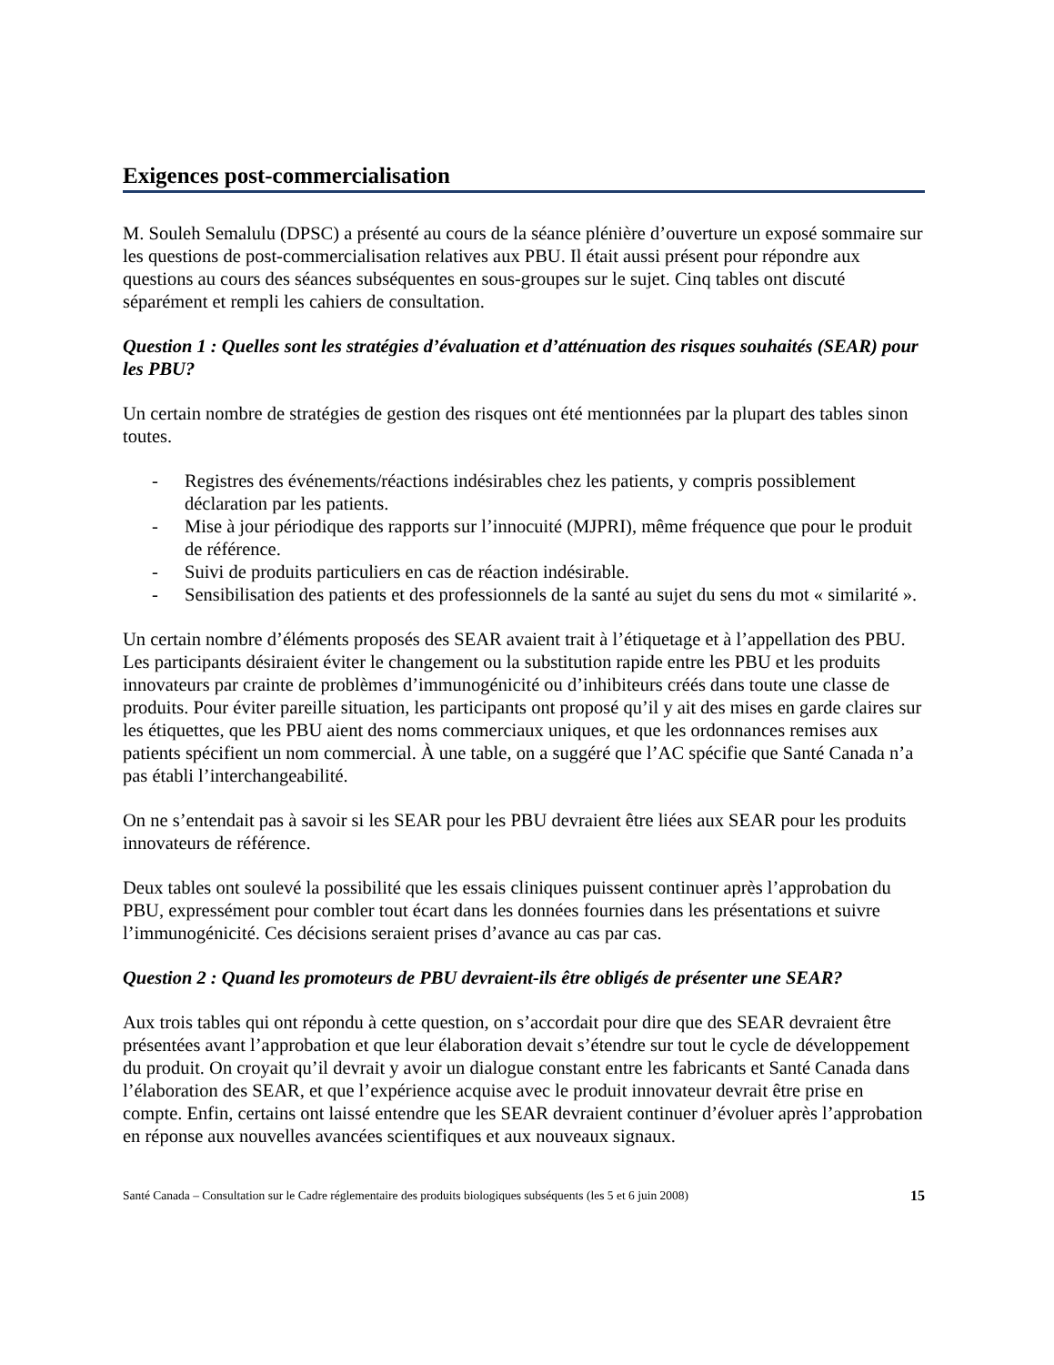Exigences post-commercialisation
M. Souleh Semalulu (DPSC) a présenté au cours de la séance plénière d’ouverture un exposé sommaire sur les questions de post-commercialisation relatives aux PBU. Il était aussi présent pour répondre aux questions au cours des séances subséquentes en sous-groupes sur le sujet. Cinq tables ont discuté séparément et rempli les cahiers de consultation.
Question 1 : Quelles sont les stratégies d’évaluation et d’atténuation des risques souhaités (SEAR) pour les PBU?
Un certain nombre de stratégies de gestion des risques ont été mentionnées par la plupart des tables sinon toutes.
- Registres des événements/réactions indésirables chez les patients, y compris possiblement déclaration par les patients.
- Mise à jour périodique des rapports sur l’innocuité (MJPRI), même fréquence que pour le produit de référence.
- Suivi de produits particuliers en cas de réaction indésirable.
- Sensibilisation des patients et des professionnels de la santé au sujet du sens du mot « similarité ».
Un certain nombre d’éléments proposés des SEAR avaient trait à l’étiquetage et à l’appellation des PBU. Les participants désiraient éviter le changement ou la substitution rapide entre les PBU et les produits innovateurs par crainte de problèmes d’immunogénicité ou d’inhibiteurs créés dans toute une classe de produits. Pour éviter pareille situation, les participants ont proposé qu’il y ait des mises en garde claires sur les étiquettes, que les PBU aient des noms commerciaux uniques, et que les ordonnances remises aux patients spécifient un nom commercial. À une table, on a suggéré que l’AC spécifie que Santé Canada n’a pas établi l’interchangeabilité.
On ne s’entendait pas à savoir si les SEAR pour les PBU devraient être liées aux SEAR pour les produits innovateurs de référence.
Deux tables ont soulevé la possibilité que les essais cliniques puissent continuer après l’approbation du PBU, expressément pour combler tout écart dans les données fournies dans les présentations et suivre l’immunogénicité. Ces décisions seraient prises d’avance au cas par cas.
Question 2 : Quand les promoteurs de PBU devraient-ils être obligés de présenter une SEAR?
Aux trois tables qui ont répondu à cette question, on s’accordait pour dire que des SEAR devraient être présentées avant l’approbation et que leur élaboration devait s’étendre sur tout le cycle de développement du produit. On croyait qu’il devrait y avoir un dialogue constant entre les fabricants et Santé Canada dans l’élaboration des SEAR, et que l’expérience acquise avec le produit innovateur devrait être prise en compte. Enfin, certains ont laissé entendre que les SEAR devraient continuer d’évoluer après l’approbation en réponse aux nouvelles avancées scientifiques et aux nouveaux signaux.
Santé Canada – Consultation sur le Cadre réglementaire des produits biologiques subséquents (les 5 et 6 juin 2008) 15